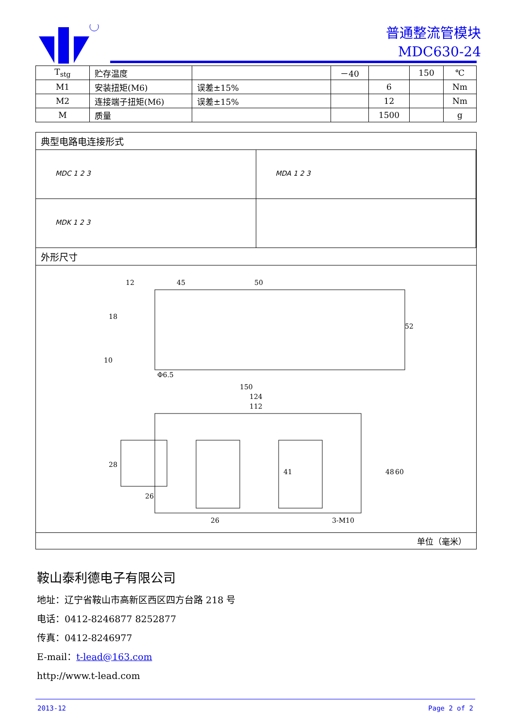普通整流管模块
MDC630-24
| T<sub>stg</sub> | 贮存温度 | | －40 | | 150 | ℃ |
| M1 | 安装扭矩(M6) | 误差±15% | | 6 | | Nm |
| M2 | 连接端子扭矩(M6) | 误差±15% | | 12 | | Nm |
| M | 质量 | | | 1500 | | g |
典型电路电连接形式
MDC 1 2 3 MDA 1 2 3
MDK 1 2 3
外形尺寸
12
45
50
18
Φ6.5
150
124
112
26
26
3-M10
28
48
60
52
41
10
单位（毫米）
鞍山泰利德电子有限公司
地址：辽宁省鞍山市高新区西区四方台路 218 号
电话：0412-8246877 8252877
传真：0412-8246977
E-mail：t-lead@163.com
http://www.t-lead.com
2013-12 Page 2 of 2